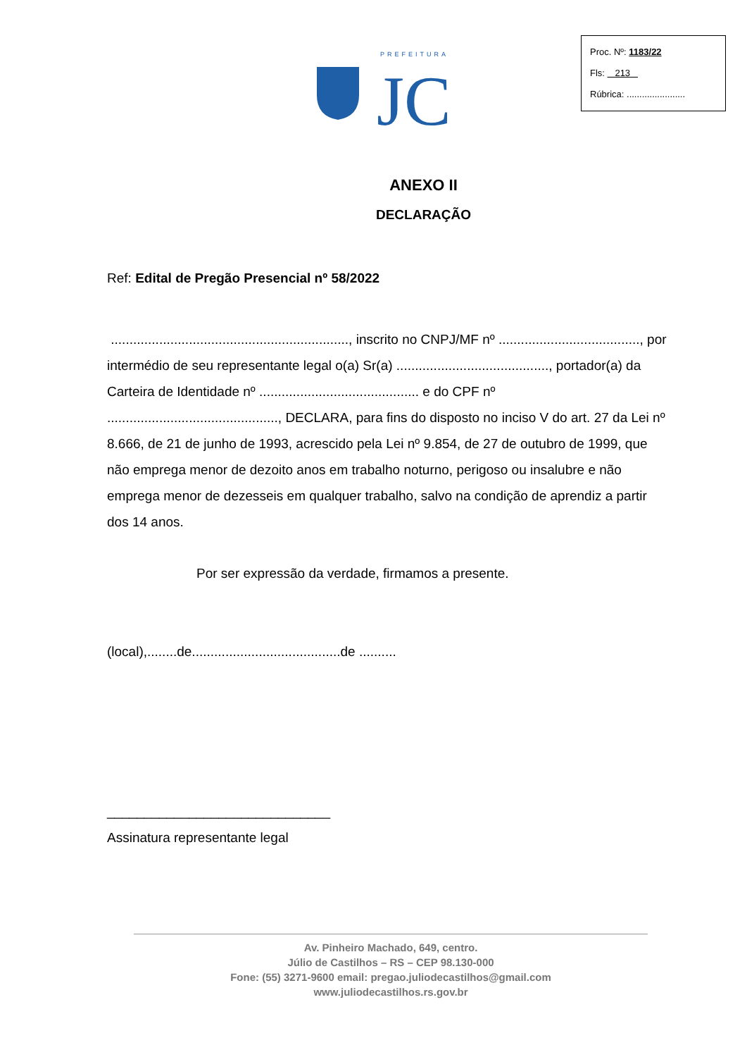Proc. Nº: 1183/22
Fls: 213
Rúbrica: .......................
PREFEITURA
JC
ANEXO II
DECLARAÇÃO
Ref: Edital de Pregão Presencial nº 58/2022
................................................................, inscrito no CNPJ/MF nº ......................................, por intermédio de seu representante legal o(a) Sr(a) ........................................., portador(a) da Carteira de Identidade nº ........................................... e do CPF nº .............................................., DECLARA, para fins do disposto no inciso V do art. 27 da Lei nº 8.666, de 21 de junho de 1993, acrescido pela Lei nº 9.854, de 27 de outubro de 1999, que não emprega menor de dezoito anos em trabalho noturno, perigoso ou insalubre e não emprega menor de dezesseis em qualquer trabalho, salvo na condição de aprendiz a partir dos 14 anos.
Por ser expressão da verdade, firmamos a presente.
(local),........de........................................de ..........
______________________________
Assinatura representante legal
Av. Pinheiro Machado, 649, centro.
Júlio de Castilhos – RS – CEP 98.130-000
Fone: (55) 3271-9600 email: pregao.juliodecastilhos@gmail.com
www.juliodecastilhos.rs.gov.br